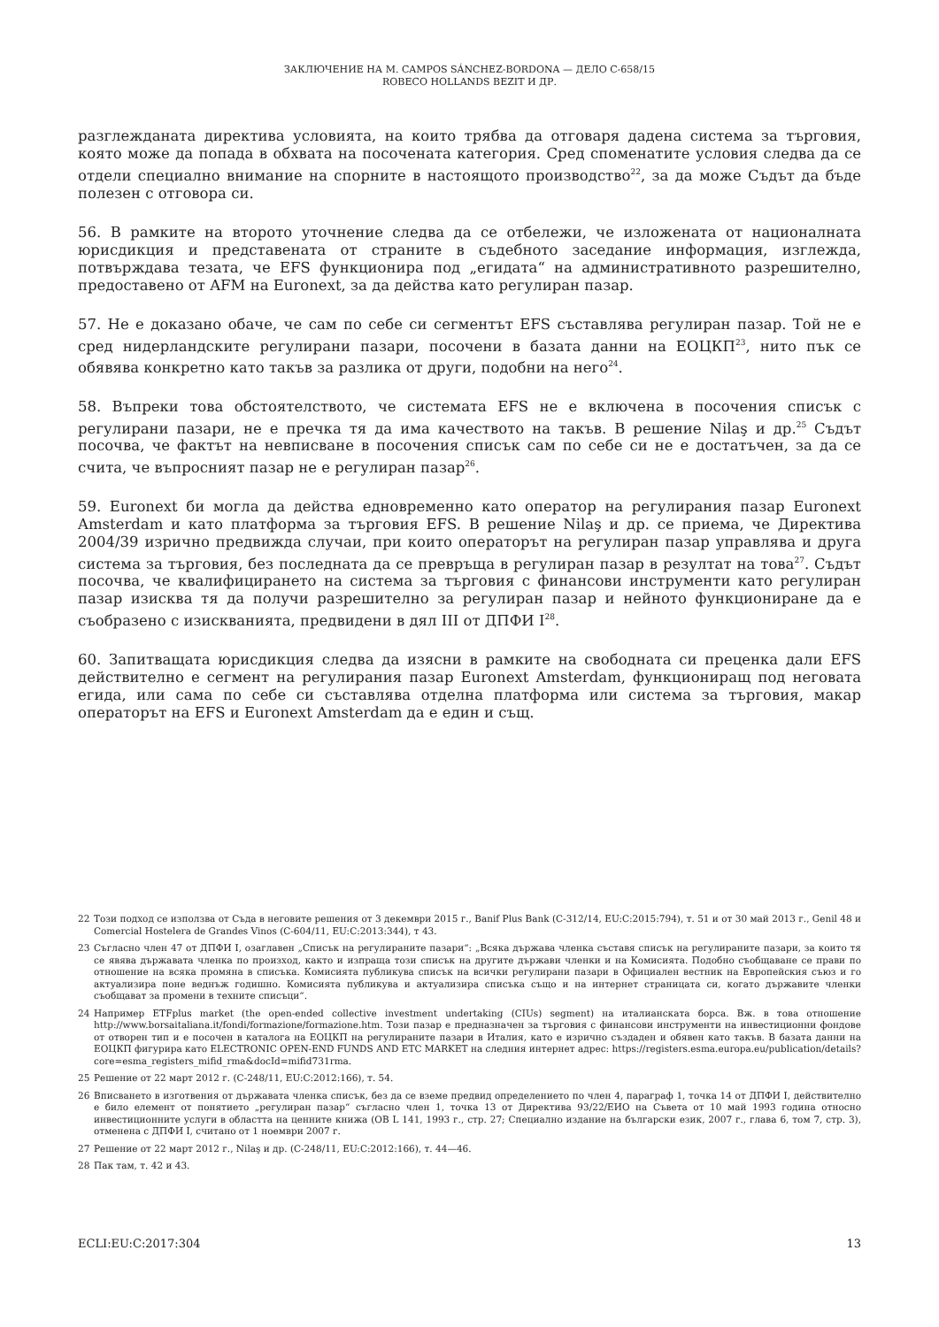ЗАКЛЮЧЕНИЕ НА М. CAMPOS SÁNCHEZ-BORDONA — ДЕЛО C-658/15
ROBECO HOLLANDS BEZIT И ДР.
разглежданата директива условията, на които трябва да отговаря дадена система за търговия, която може да попада в обхвата на посочената категория. Сред споменатите условия следва да се отдели специално внимание на спорните в настоящото производство<sup>22</sup>, за да може Съдът да бъде полезен с отговора си.
56. В рамките на второто уточнение следва да се отбележи, че изложената от националната юрисдикция и представената от страните в съдебното заседание информация, изглежда, потвърждава тезата, че EFS функционира под „егидата“ на административното разрешително, предоставено от AFM на Euronext, за да действа като регулиран пазар.
57. Не е доказано обаче, че сам по себе си сегментът EFS съставлява регулиран пазар. Той не е сред нидерландските регулирани пазари, посочени в базата данни на ЕОЦКП<sup>23</sup>, нито пък се обявява конкретно като такъв за разлика от други, подобни на него<sup>24</sup>.
58. Въпреки това обстоятелството, че системата EFS не е включена в посочения списък с регулирани пазари, не е пречка тя да има качеството на такъв. В решение Nilaş и др.<sup>25</sup> Съдът посочва, че фактът на невписване в посочения списък сам по себе си не е достатъчен, за да се счита, че въпросният пазар не е регулиран пазар<sup>26</sup>.
59. Euronext би могла да действа едновременно като оператор на регулирания пазар Euronext Amsterdam и като платформа за търговия EFS. В решение Nilaş и др. се приема, че Директива 2004/39 изрично предвижда случаи, при които операторът на регулиран пазар управлява и друга система за търговия, без последната да се превръща в регулиран пазар в резултат на това<sup>27</sup>. Съдът посочва, че квалифицирането на система за търговия с финансови инструменти като регулиран пазар изисква тя да получи разрешително за регулиран пазар и нейното функциониране да е съобразено с изискванията, предвидени в дял III от ДПФИ I<sup>28</sup>.
60. Запитващата юрисдикция следва да изясни в рамките на свободната си преценка дали EFS действително е сегмент на регулирания пазар Euronext Amsterdam, функциониращ под неговата егида, или сама по себе си съставлява отделна платформа или система за търговия, макар операторът на EFS и Euronext Amsterdam да е един и същ.
22 Този подход се използва от Съда в неговите решения от 3 декември 2015 г., Banif Plus Bank (C-312/14, EU:C:2015:794), т. 51 и от 30 май 2013 г., Genil 48 и Comercial Hostelera de Grandes Vinos (C-604/11, EU:C:2013:344), т 43.
23 Съгласно член 47 от ДПФИ I, озаглавен „Списък на регулираните пазари“: „Всяка държава членка съставя списък на регулираните пазари, за които тя се явява държавата членка по произход, както и изпраща този списък на другите държави членки и на Комисията. Подобно съобщаване се прави по отношение на всяка промяна в списъка. Комисията публикува списък на всички регулирани пазари в Официален вестник на Европейския съюз и го актуализира поне веднъж годишно. Комисията публикува и актуализира списъка също и на интернет страницата си, когато държавите членки съобщават за промени в техните списъци“.
24 Например ETFplus market (the open-ended collective investment undertaking (CIUs) segment) на италианската борса. Вж. в това отношение http://www.borsaitaliana.it/fondi/formazione/formazione.htm. Този пазар е предназначен за търговия с финансови инструменти на инвестиционни фондове от отворен тип и е посочен в каталога на ЕОЦКП на регулираните пазари в Италия, като е изрично създаден и обявен като такъв. В базата данни на ЕОЦКП фигурира като ELECTRONIC OPEN-END FUNDS AND ETC MARKET на следния интернет адрес: https://registers.esma.europa.eu/publication/details?core=esma_registers_mifid_rma&docId=mifid731rma.
25 Решение от 22 март 2012 г. (C-248/11, EU:C:2012:166), т. 54.
26 Вписването в изготвения от държавата членка списък, без да се вземе предвид определението по член 4, параграф 1, точка 14 от ДПФИ I, действително е било елемент от понятието „регулиран пазар“ съгласно член 1, точка 13 от Директива 93/22/ЕИО на Съвета от 10 май 1993 година относно инвестиционните услуги в областта на ценните книжа (ОВ L 141, 1993 г., стр. 27; Специално издание на български език, 2007 г., глава 6, том 7, стр. 3), отменена с ДПФИ I, считано от 1 ноември 2007 г.
27 Решение от 22 март 2012 г., Nilaş и др. (C-248/11, EU:C:2012:166), т. 44—46.
28 Пак там, т. 42 и 43.
ECLI:EU:C:2017:304 13